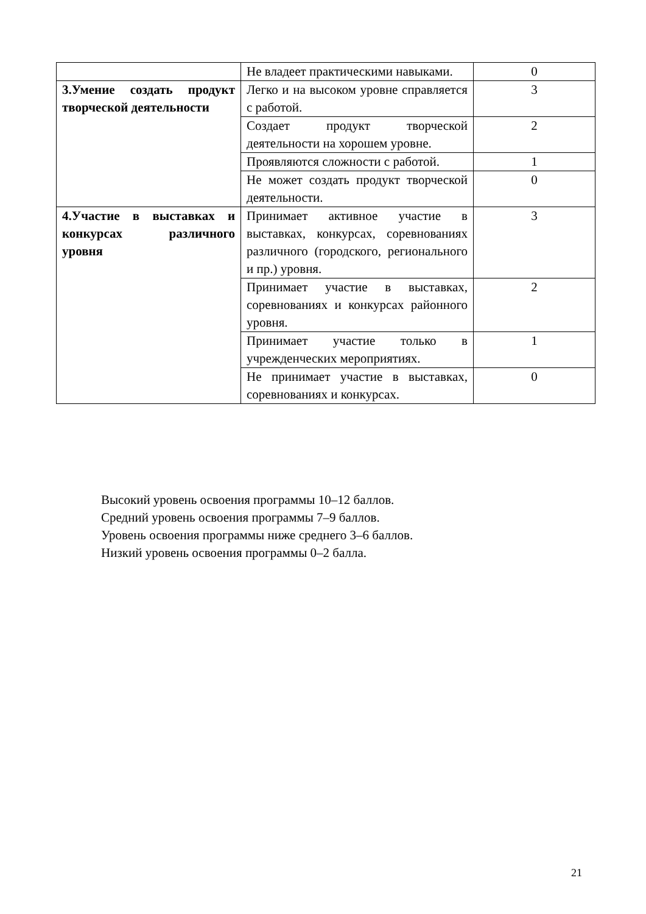| | Не владеет практическими навыками. | 0 |
| 3.Умение создать продукт творческой деятельности | Легко и на высоком уровне справляется с работой. | 3 |
| | Создает продукт творческой деятельности на хорошем уровне. | 2 |
| | Проявляются сложности с работой. | 1 |
| | Не может создать продукт творческой деятельности. | 0 |
| 4.Участие в выставках и конкурсах различного уровня | Принимает активное участие в выставках, конкурсах, соревнованиях различного (городского, регионального и пр.) уровня. | 3 |
| | Принимает участие в выставках, соревнованиях и конкурсах районного уровня. | 2 |
| | Принимает участие только в учрежденческих мероприятиях. | 1 |
| | Не принимает участие в выставках, соревнованиях и конкурсах. | 0 |
Высокий уровень освоения программы 10–12 баллов.
Средний уровень освоения программы 7–9 баллов.
Уровень освоения программы ниже среднего 3–6 баллов.
Низкий уровень освоения программы 0–2 балла.
21